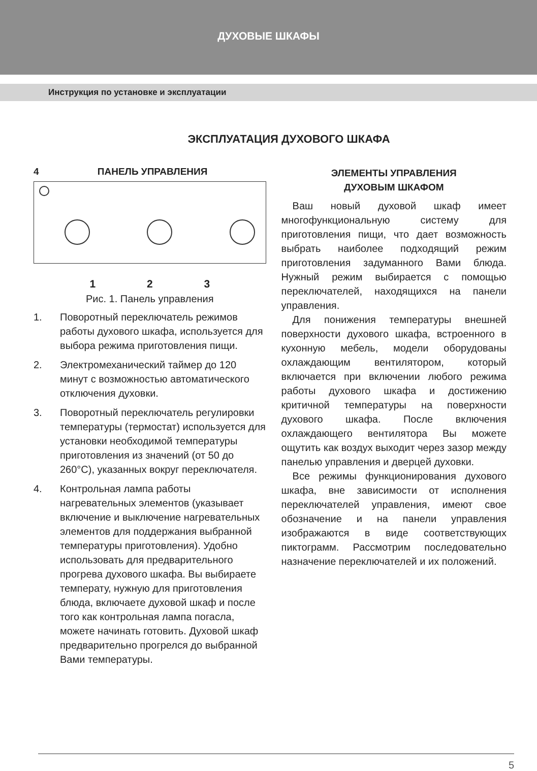ДУХОВЫЕ ШКАФЫ
Инструкция по установке и эксплуатации
ЭКСПЛУАТАЦИЯ ДУХОВОГО ШКАФА
4 ПАНЕЛЬ УПРАВЛЕНИЯ
1 2 3
Рис. 1. Панель управления
1. Поворотный переключатель режимов работы духового шкафа, используется для выбора режима приготовления пищи.
2. Электромеханический таймер до 120 минут с возможностью автоматического отключения духовки.
3. Поворотный переключатель регулировки температуры (термостат) используется для установки необходимой температуры приготовления из значений (от 50 до 260°С), указанных вокруг переключателя.
4. Контрольная лампа работы нагревательных элементов (указывает включение и выключение нагревательных элементов для поддержания выбранной температуры приготовления). Удобно использовать для предварительного прогрева духового шкафа. Вы выбираете температу, нужную для приготовления блюда, включаете духовой шкаф и после того как контрольная лампа погасла, можете начинать готовить. Духовой шкаф предварительно прогрелся до выбранной Вами температуры.
ЭЛЕМЕНТЫ УПРАВЛЕНИЯ
ДУХОВЫМ ШКАФОМ
Ваш новый духовой шкаф имеет многофункциональную систему для приготовления пищи, что дает возможность выбрать наиболее подходящий режим приготовления задуманного Вами блюда. Нужный режим выбирается с помощью переключателей, находящихся на панели управления.
Для понижения температуры внешней поверхности духового шкафа, встроенного в кухонную мебель, модели оборудованы охлаждающим вентилятором, который включается при включении любого режима работы духового шкафа и достижению критичной температуры на поверхности духового шкафа. После включения охлаждающего вентилятора Вы можете ощутить как воздух выходит через зазор между панелью управления и дверцей духовки.
Все режимы функционирования духового шкафа, вне зависимости от исполнения переключателей управления, имеют свое обозначение и на панели управления изображаются в виде соответствующих пиктограмм. Рассмотрим последовательно назначение переключателей и их положений.
5